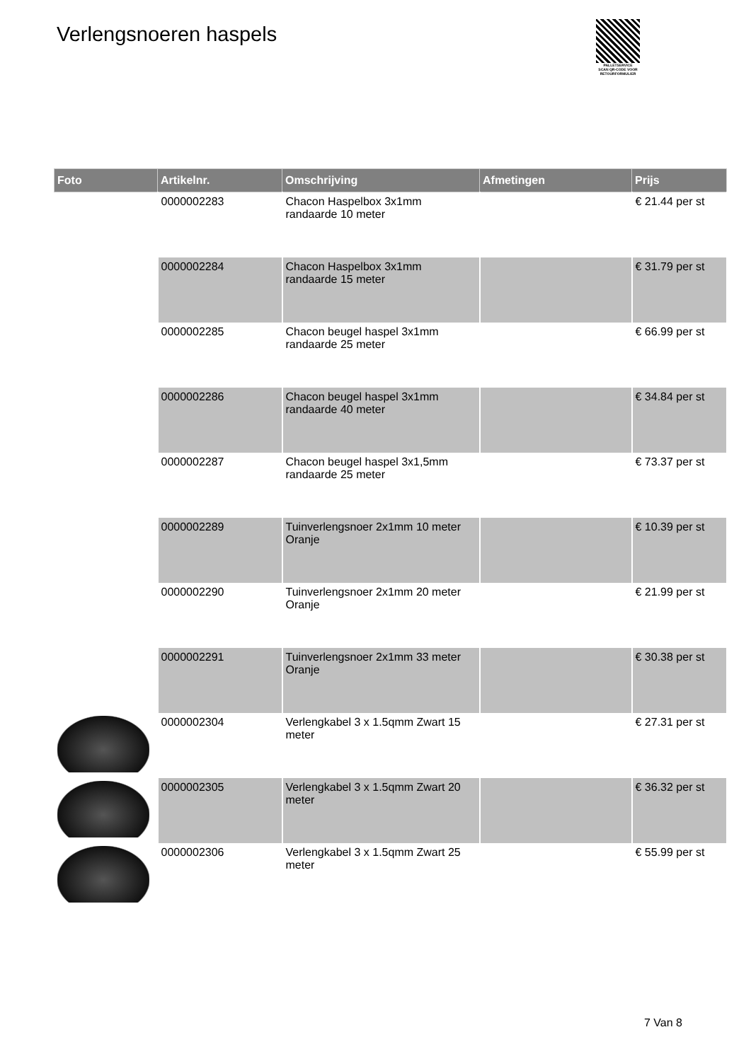Verlengsnoeren haspels
PALLETSERVICE
SCAN QR-CODE VOOR RETOURFORMULIER
| Foto | Artikelnr. | Omschrijving | Afmetingen | Prijs |
| --- | --- | --- | --- | --- |
| | 0000002283 | Chacon Haspelbox 3x1mm randaarde 10 meter | | € 21.44 per st |
| | 0000002284 | Chacon Haspelbox 3x1mm randaarde 15 meter | | € 31.79 per st |
| | 0000002285 | Chacon beugel haspel 3x1mm randaarde 25 meter | | € 66.99 per st |
| | 0000002286 | Chacon beugel haspel 3x1mm randaarde 40 meter | | € 34.84 per st |
| | 0000002287 | Chacon beugel haspel 3x1,5mm randaarde 25 meter | | € 73.37 per st |
| | 0000002289 | Tuinverlengsnoer 2x1mm 10 meter Oranje | | € 10.39 per st |
| | 0000002290 | Tuinverlengsnoer 2x1mm 20 meter Oranje | | € 21.99 per st |
| | 0000002291 | Tuinverlengsnoer 2x1mm 33 meter Oranje | | € 30.38 per st |
| | 0000002304 | Verlengkabel 3 x 1.5qmm Zwart 15 meter | | € 27.31 per st |
| | 0000002305 | Verlengkabel 3 x 1.5qmm Zwart 20 meter | | € 36.32 per st |
| | 0000002306 | Verlengkabel 3 x 1.5qmm Zwart 25 meter | | € 55.99 per st |
7 Van 8